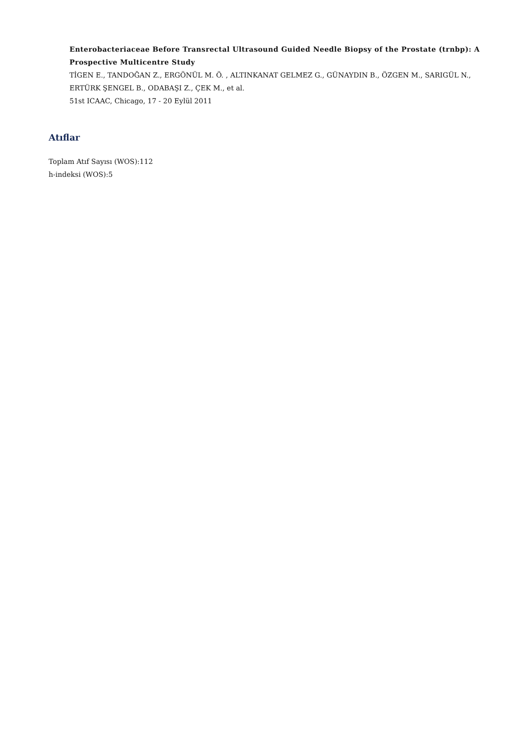Enterobacteriaceae Before Transrectal Ultrasound Guided Needle Biopsy of the Prostate (trnbp): A Prospective Multicentre Study
TİGEN E., TANDOĞAN Z., ERGÖNÜL M. Ö. , ALTINKANAT GELMEZ G., GÜNAYDIN B., ÖZGEN M., SARIGÜL N., ERTÜRK ŞENGEL B., ODABAŞI Z., ÇEK M., et al.
51st ICAAC, Chicago, 17 - 20 Eylül 2011
Atıflar
Toplam Atıf Sayısı (WOS):112
h-indeksi (WOS):5